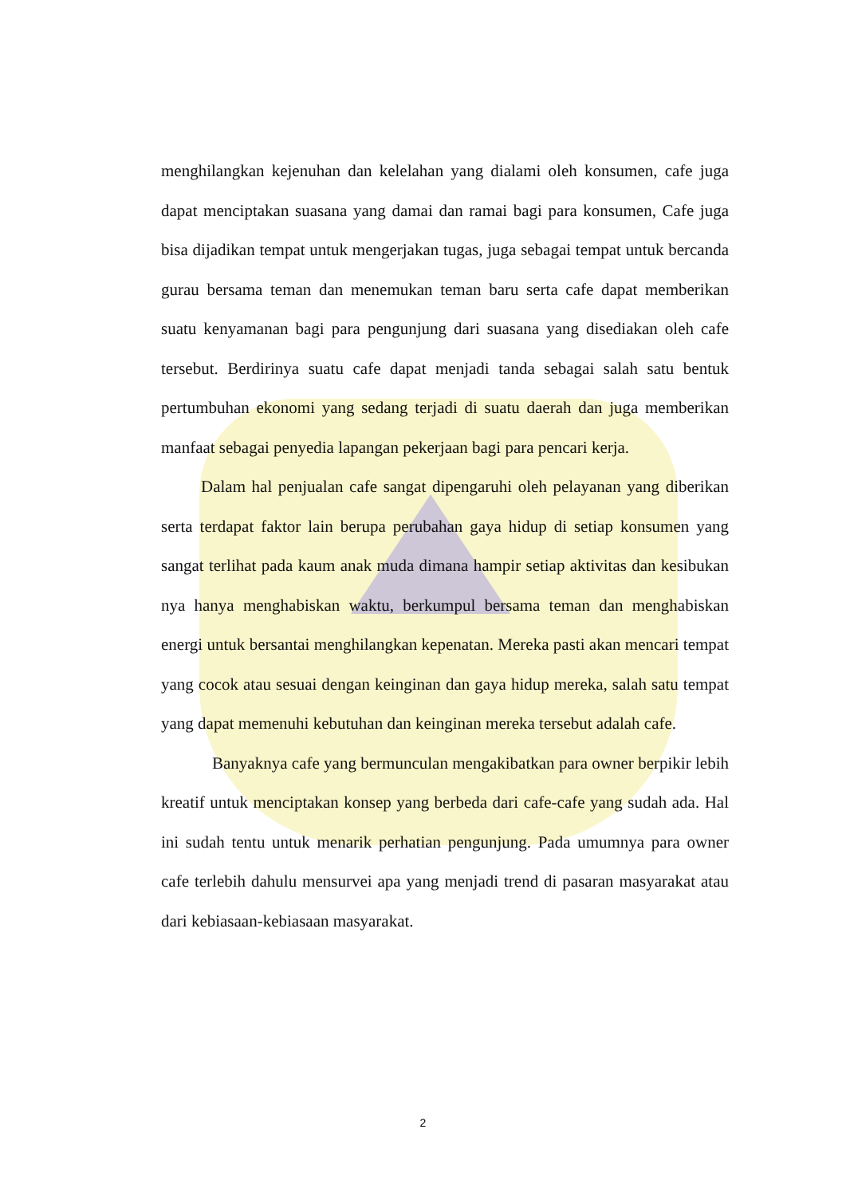menghilangkan kejenuhan dan kelelahan yang dialami oleh konsumen, cafe juga dapat menciptakan suasana yang damai dan ramai bagi para konsumen, Cafe juga bisa dijadikan tempat untuk mengerjakan tugas, juga sebagai tempat untuk bercanda gurau bersama teman dan menemukan teman baru serta cafe dapat memberikan suatu kenyamanan bagi para pengunjung dari suasana yang disediakan oleh cafe tersebut. Berdirinya suatu cafe dapat menjadi tanda sebagai salah satu bentuk pertumbuhan ekonomi yang sedang terjadi di suatu daerah dan juga memberikan manfaat sebagai penyedia lapangan pekerjaan bagi para pencari kerja.
Dalam hal penjualan cafe sangat dipengaruhi oleh pelayanan yang diberikan serta terdapat faktor lain berupa perubahan gaya hidup di setiap konsumen yang sangat terlihat pada kaum anak muda dimana hampir setiap aktivitas dan kesibukan nya hanya menghabiskan waktu, berkumpul bersama teman dan menghabiskan energi untuk bersantai menghilangkan kepenatan. Mereka pasti akan mencari tempat yang cocok atau sesuai dengan keinginan dan gaya hidup mereka, salah satu tempat yang dapat memenuhi kebutuhan dan keinginan mereka tersebut adalah cafe.
Banyaknya cafe yang bermunculan mengakibatkan para owner berpikir lebih kreatif untuk menciptakan konsep yang berbeda dari cafe-cafe yang sudah ada. Hal ini sudah tentu untuk menarik perhatian pengunjung. Pada umumnya para owner cafe terlebih dahulu mensurvei apa yang menjadi trend di pasaran masyarakat atau dari kebiasaan-kebiasaan masyarakat.
2